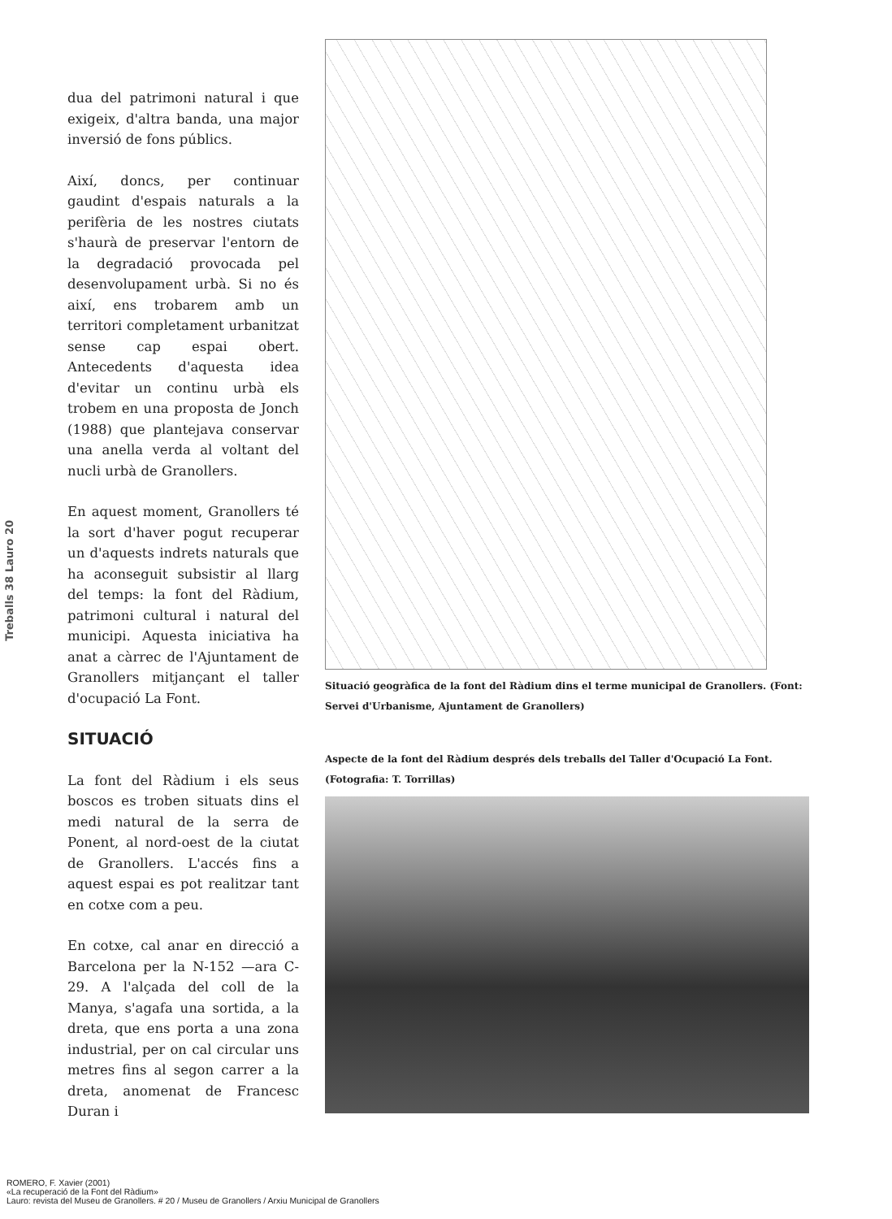Treballs 38 Lauro 20
dua del patrimoni natural i que exigeix, d'altra banda, una major inversió de fons públics.
Així, doncs, per continuar gaudint d'espais naturals a la perifèria de les nostres ciutats s'haurà de preservar l'entorn de la degradació provocada pel desenvolupament urbà. Si no és així, ens trobarem amb un territori completament urbanitzat sense cap espai obert. Antecedents d'aquesta idea d'evitar un continu urbà els trobem en una proposta de Jonch (1988) que plantejava conservar una anella verda al voltant del nucli urbà de Granollers.
En aquest moment, Granollers té la sort d'haver pogut recuperar un d'aquests indrets naturals que ha aconseguit subsistir al llarg del temps: la font del Ràdium, patrimoni cultural i natural del municipi. Aquesta iniciativa ha anat a càrrec de l'Ajuntament de Granollers mitjançant el taller d'ocupació La Font.
SITUACIÓ
La font del Ràdium i els seus boscos es troben situats dins el medi natural de la serra de Ponent, al nord-oest de la ciutat de Granollers. L'accés fins a aquest espai es pot realitzar tant en cotxe com a peu.
En cotxe, cal anar en direcció a Barcelona per la N-152 —ara C-29. A l'alçada del coll de la Manya, s'agafa una sortida, a la dreta, que ens porta a una zona industrial, per on cal circular uns metres fins al segon carrer a la dreta, anomenat de Francesc Duran i
Situació geogràfica de la font del Ràdium dins el terme municipal de Granollers. (Font: Servei d'Urbanisme, Ajuntament de Granollers)
Aspecte de la font del Ràdium després dels treballs del Taller d'Ocupació La Font. (Fotografia: T. Torrillas)
ROMERO, F. Xavier (2001)
«La recuperació de la Font del Ràdium»
Lauro: revista del Museu de Granollers. # 20 / Museu de Granollers / Arxiu Municipal de Granollers